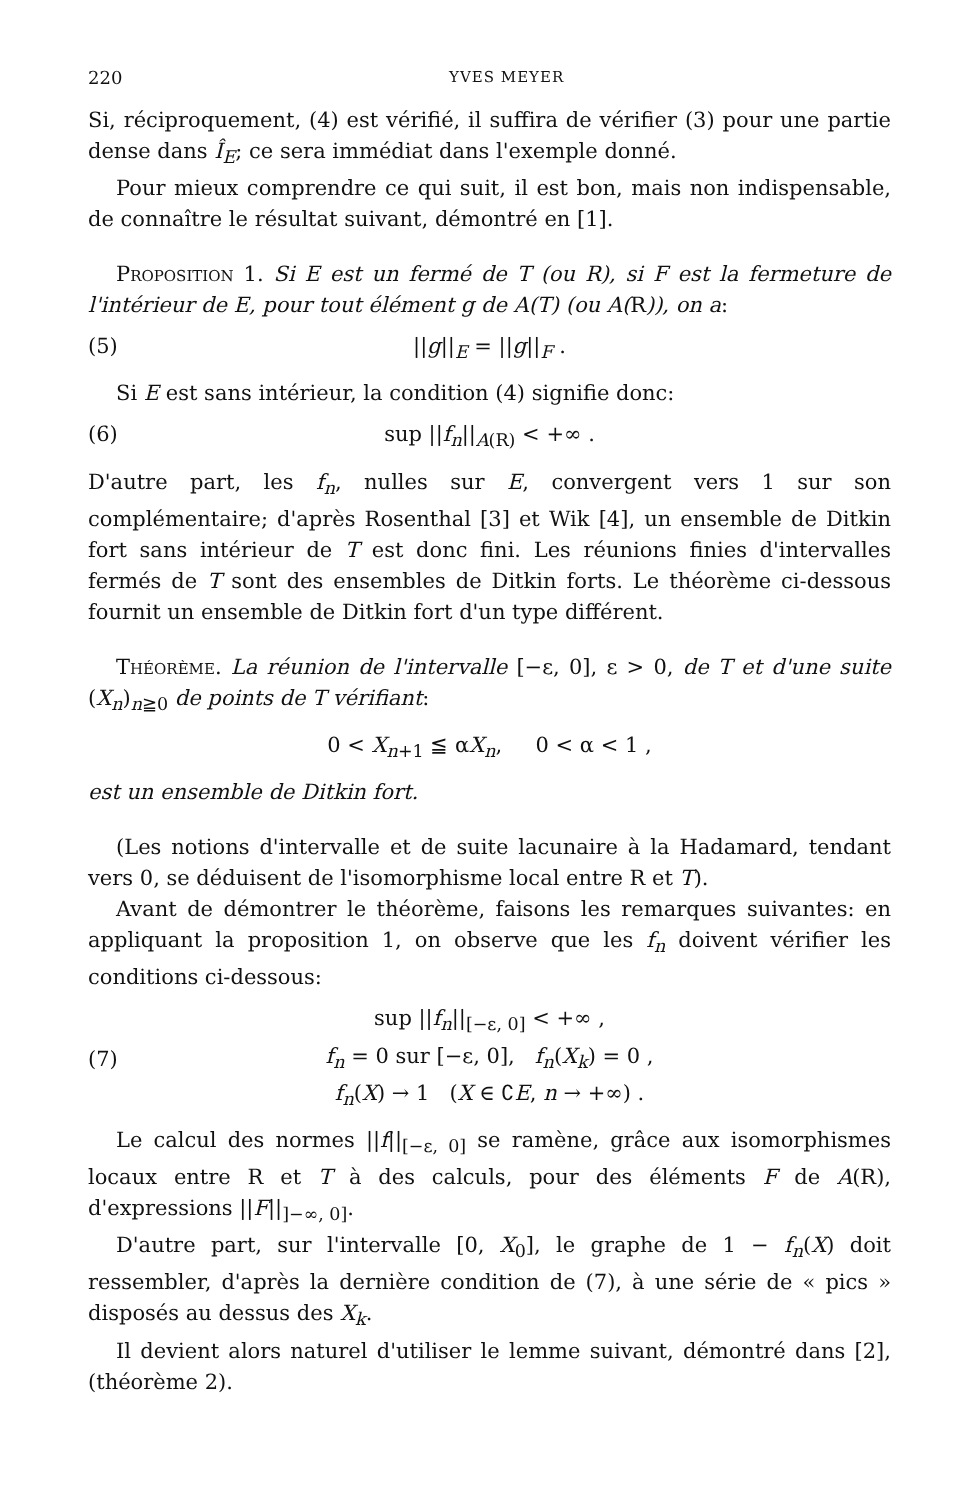220 YVES MEYER
Si, réciproquement, (4) est vérifié, il suffira de vérifier (3) pour une partie dense dans Î<sub>E</sub>; ce sera immédiat dans l'exemple donné.
Pour mieux comprendre ce qui suit, il est bon, mais non indispensable, de connaître le résultat suivant, démontré en [1].
Proposition 1. Si E est un fermé de T (ou R), si F est la fermeture de l'intérieur de E, pour tout élément g de A(T) (ou A(R)), on a:
(5) ||g||<sub>E</sub> = ||g||<sub>F</sub> .
Si E est sans intérieur, la condition (4) signifie donc:
(6) sup ||f<sub>n</sub>||<sub>A(R)</sub> < +∞ .
D'autre part, les f<sub>n</sub>, nulles sur E, convergent vers 1 sur son complémentaire; d'après Rosenthal [3] et Wik [4], un ensemble de Ditkin fort sans intérieur de T est donc fini. Les réunions finies d'intervalles fermés de T sont des ensembles de Ditkin forts. Le théorème ci-dessous fournit un ensemble de Ditkin fort d'un type différent.
Théorème. La réunion de l'intervalle [−ε, 0], ε > 0, de T et d'une suite (X<sub>n</sub>)<sub>n≧0</sub> de points de T vérifiant:
0 < X<sub>n+1</sub> ≦ αX<sub>n</sub>, 0 < α < 1 ,
est un ensemble de Ditkin fort.
(Les notions d'intervalle et de suite lacunaire à la Hadamard, tendant vers 0, se déduisent de l'isomorphisme local entre R et T).
Avant de démontrer le théorème, faisons les remarques suivantes: en appliquant la proposition 1, on observe que les f<sub>n</sub> doivent vérifier les conditions ci-dessous:
(7) sup ||f<sub>n</sub>||<sub>[−ε, 0]</sub> < +∞ ,
f<sub>n</sub> = 0 sur [−ε, 0], f<sub>n</sub>(X<sub>k</sub>) = 0 ,
f<sub>n</sub>(X) → 1 (X ∈ ∁E, n → +∞) .
Le calcul des normes ||f||<sub>[−ε, 0]</sub> se ramène, grâce aux isomorphismes locaux entre R et T à des calculs, pour des éléments F de A(R), d'expressions ||F||<sub>]−∞, 0]</sub>.
D'autre part, sur l'intervalle [0, X<sub>0</sub>], le graphe de 1 − f<sub>n</sub>(X) doit ressembler, d'après la dernière condition de (7), à une série de « pics » disposés au dessus des X<sub>k</sub>.
Il devient alors naturel d'utiliser le lemme suivant, démontré dans [2], (théorème 2).